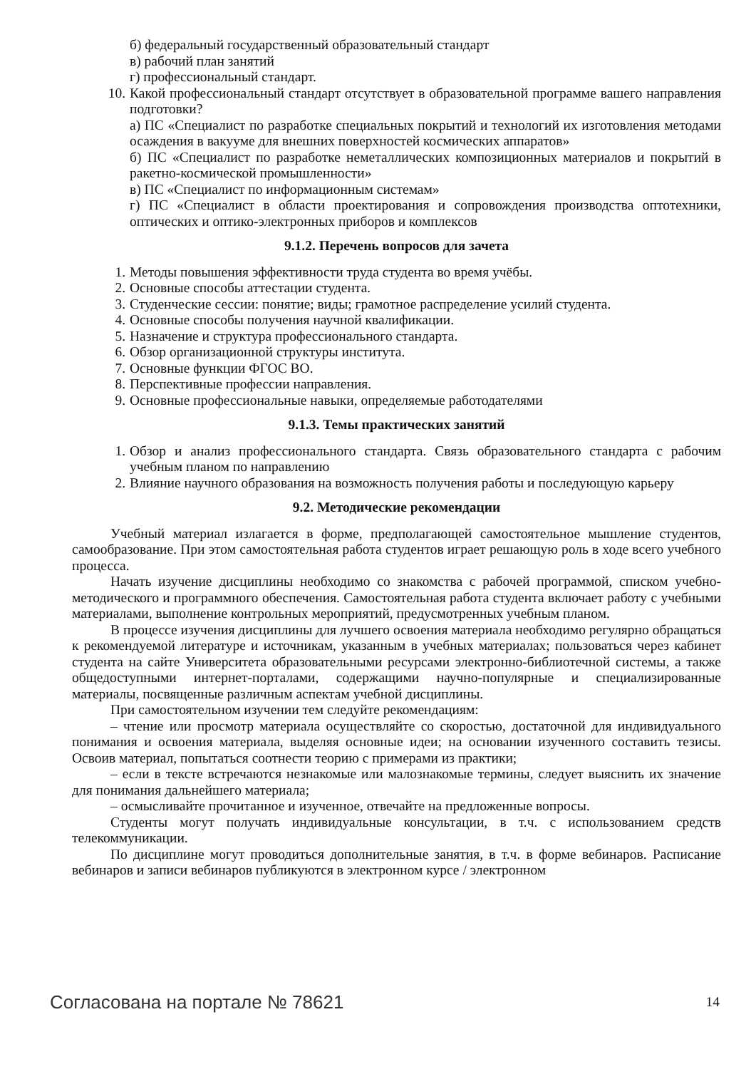б) федеральный государственный образовательный стандарт
в) рабочий план занятий
г) профессиональный стандарт.
10. Какой профессиональный стандарт отсутствует в образовательной программе вашего направления подготовки?
а) ПС «Специалист по разработке специальных покрытий и технологий их изготовления методами осаждения в вакууме для внешних поверхностей космических аппаратов»
б) ПС «Специалист по разработке неметаллических композиционных материалов и покрытий в ракетно-космической промышленности»
в) ПС «Специалист по информационным системам»
г) ПС «Специалист в области проектирования и сопровождения производства оптотехники, оптических и оптико-электронных приборов и комплексов
9.1.2. Перечень вопросов для зачета
1. Методы повышения эффективности труда студента во время учёбы.
2. Основные способы аттестации студента.
3. Студенческие сессии: понятие; виды; грамотное распределение усилий студента.
4. Основные способы получения научной квалификации.
5. Назначение и структура профессионального стандарта.
6. Обзор организационной структуры института.
7. Основные функции ФГОС ВО.
8. Перспективные профессии направления.
9. Основные профессиональные навыки, определяемые работодателями
9.1.3. Темы практических занятий
1. Обзор и анализ профессионального стандарта. Связь образовательного стандарта с рабочим учебным планом по направлению
2. Влияние научного образования на возможность получения работы и последующую карьеру
9.2. Методические рекомендации
Учебный материал излагается в форме, предполагающей самостоятельное мышление студентов, самообразование. При этом самостоятельная работа студентов играет решающую роль в ходе всего учебного процесса.
Начать изучение дисциплины необходимо со знакомства с рабочей программой, списком учебно-методического и программного обеспечения. Самостоятельная работа студента включает работу с учебными материалами, выполнение контрольных мероприятий, предусмотренных учебным планом.
В процессе изучения дисциплины для лучшего освоения материала необходимо регулярно обращаться к рекомендуемой литературе и источникам, указанным в учебных материалах; пользоваться через кабинет студента на сайте Университета образовательными ресурсами электронно-библиотечной системы, а также общедоступными интернет-порталами, содержащими научно-популярные и специализированные материалы, посвященные различным аспектам учебной дисциплины.
При самостоятельном изучении тем следуйте рекомендациям:
– чтение или просмотр материала осуществляйте со скоростью, достаточной для индивидуального понимания и освоения материала, выделяя основные идеи; на основании изученного составить тезисы. Освоив материал, попытаться соотнести теорию с примерами из практики;
– если в тексте встречаются незнакомые или малознакомые термины, следует выяснить их значение для понимания дальнейшего материала;
– осмысливайте прочитанное и изученное, отвечайте на предложенные вопросы.
Студенты могут получать индивидуальные консультации, в т.ч. с использованием средств телекоммуникации.
По дисциплине могут проводиться дополнительные занятия, в т.ч. в форме вебинаров. Расписание вебинаров и записи вебинаров публикуются в электронном курсе / электронном
Согласована на портале № 78621 14